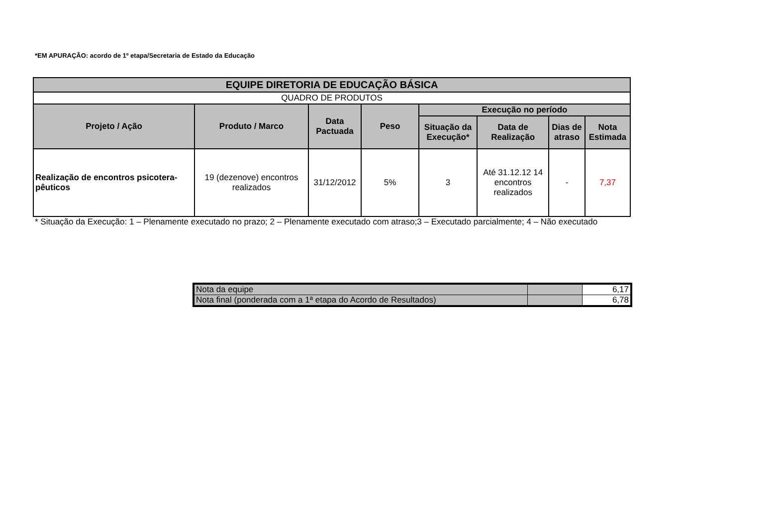*EM APURAÇÃO: acordo de 1º etapa/Secretaria de Estado da Educação
| EQUIPE DIRETORIA DE EDUCAÇÃO BÁSICA | | | | | | | |
| --- | --- | --- | --- | --- | --- | --- | --- |
| QUADRO DE PRODUTOS | | | | | | | |
| Projeto / Ação | Produto / Marco | Data Pactuada | Peso | Execução no período | | | |
| | | | | Situação da Execução* | Data de Realização | Dias de atraso | Nota Estimada |
| Realização de encontros psicotera-pêuticos | 19 (dezenove) encontros realizados | 31/12/2012 | 5% | 3 | Até 31.12.12 14 encontros realizados | - | 7,37 |
* Situação da Execução: 1 – Plenamente executado no prazo; 2 – Plenamente executado com atraso;3 – Executado parcialmente; 4 – Não executado
| Nota da equipe | | 6,17 |
| Nota final (ponderada com a 1ª etapa do Acordo de Resultados) | | 6,78 |